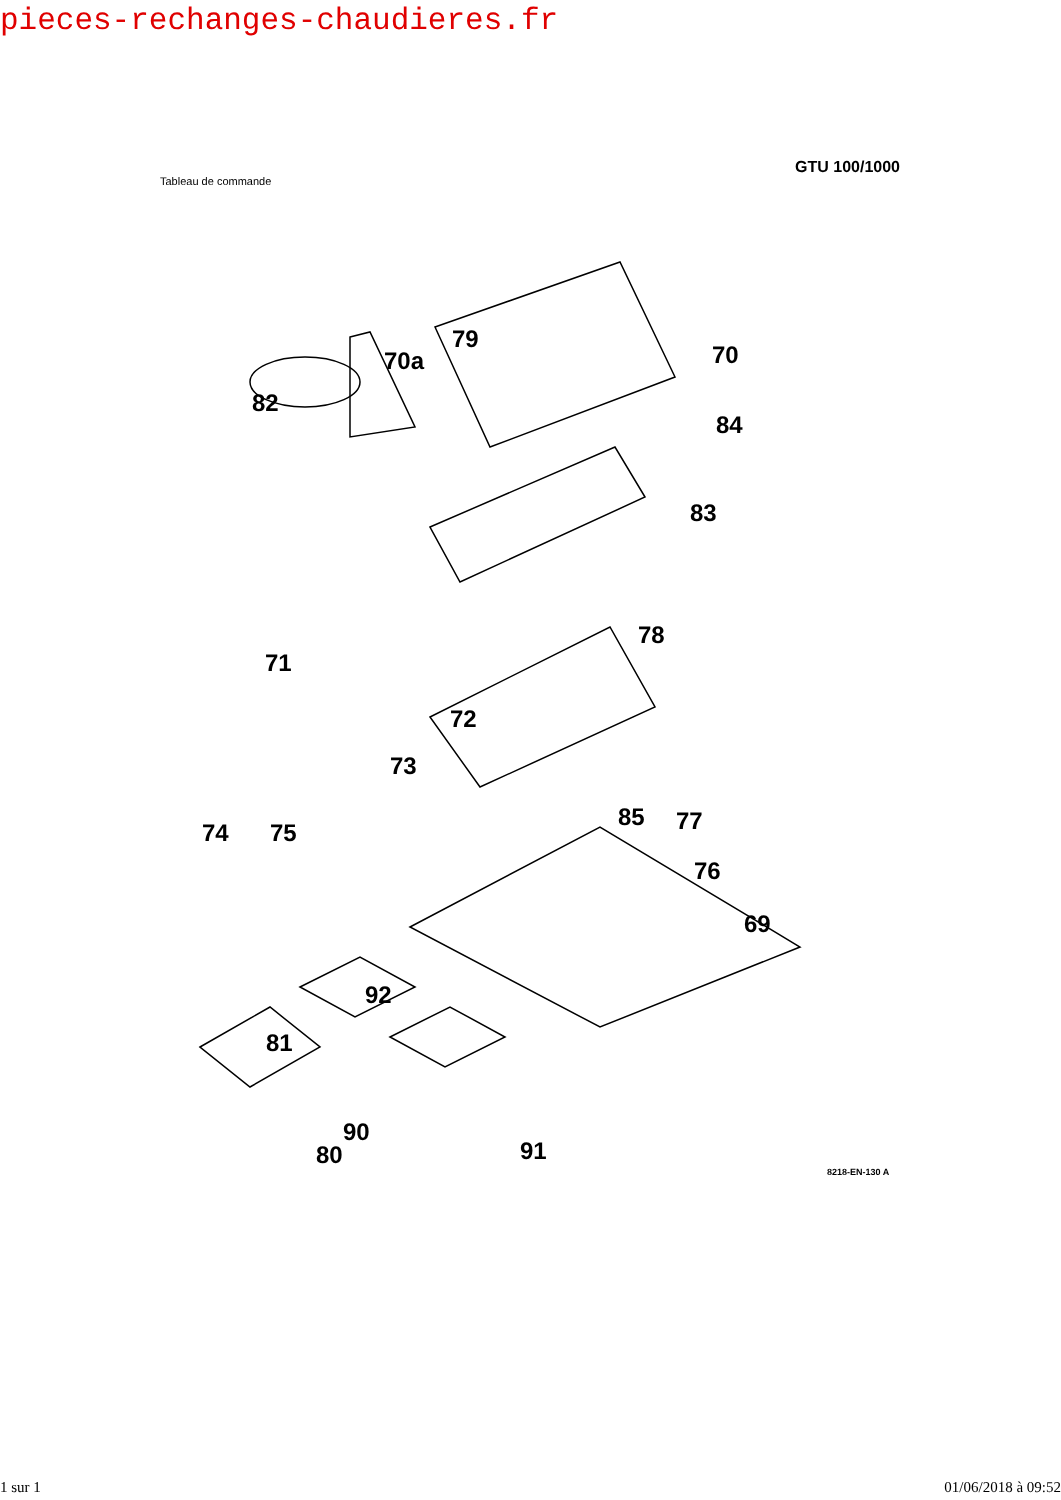pieces-rechanges-chaudieres.fr
Tableau de commande
GTU 100/1000
79
70a 70
82
84
83
78
71
72
73
85 77 74 75
76
69
92
81
90
80 91
8218-EN-130 A
1 sur 1 01/06/2018 à 09:52